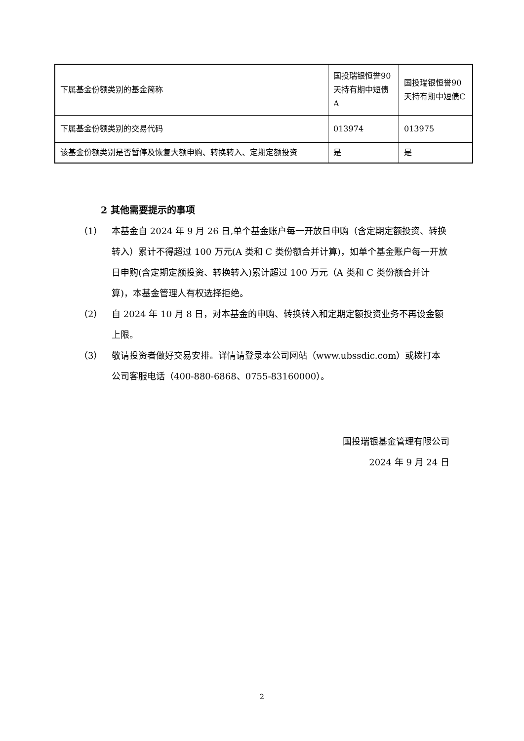| 下属基金份额类别的基金简称 | 国投瑞银恒誉90天持有期中短债A | 国投瑞银恒誉90天持有期中短债C |
| 下属基金份额类别的交易代码 | 013974 | 013975 |
| 该基金份额类别是否暂停及恢复大额申购、转换转入、定期定额投资 | 是 | 是 |
2 其他需要提示的事项
（1） 本基金自 2024 年 9 月 26 日,单个基金账户每一开放日申购（含定期定额投资、转换转入）累计不得超过 100 万元(A 类和 C 类份额合并计算)，如单个基金账户每一开放日申购(含定期定额投资、转换转入)累计超过 100 万元（A 类和 C 类份额合并计算)，本基金管理人有权选择拒绝。
（2） 自 2024 年 10 月 8 日，对本基金的申购、转换转入和定期定额投资业务不再设金额上限。
（3） 敬请投资者做好交易安排。详情请登录本公司网站（www.ubssdic.com）或拨打本公司客服电话（400-880-6868、0755-83160000）。
国投瑞银基金管理有限公司
2024 年 9 月 24 日
2